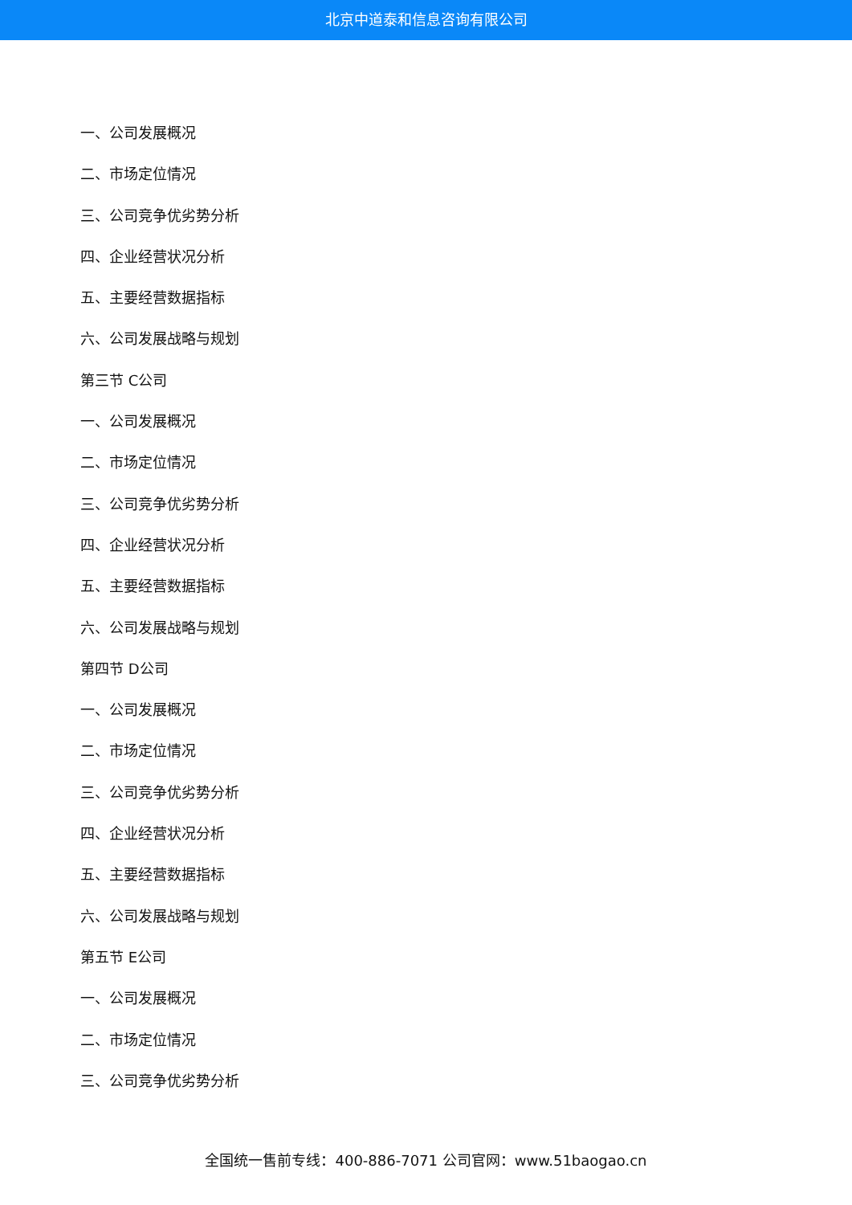北京中道泰和信息咨询有限公司
一、公司发展概况
二、市场定位情况
三、公司竞争优劣势分析
四、企业经营状况分析
五、主要经营数据指标
六、公司发展战略与规划
第三节 C公司
一、公司发展概况
二、市场定位情况
三、公司竞争优劣势分析
四、企业经营状况分析
五、主要经营数据指标
六、公司发展战略与规划
第四节 D公司
一、公司发展概况
二、市场定位情况
三、公司竞争优劣势分析
四、企业经营状况分析
五、主要经营数据指标
六、公司发展战略与规划
第五节 E公司
一、公司发展概况
二、市场定位情况
三、公司竞争优劣势分析
全国统一售前专线：400-886-7071 公司官网：www.51baogao.cn